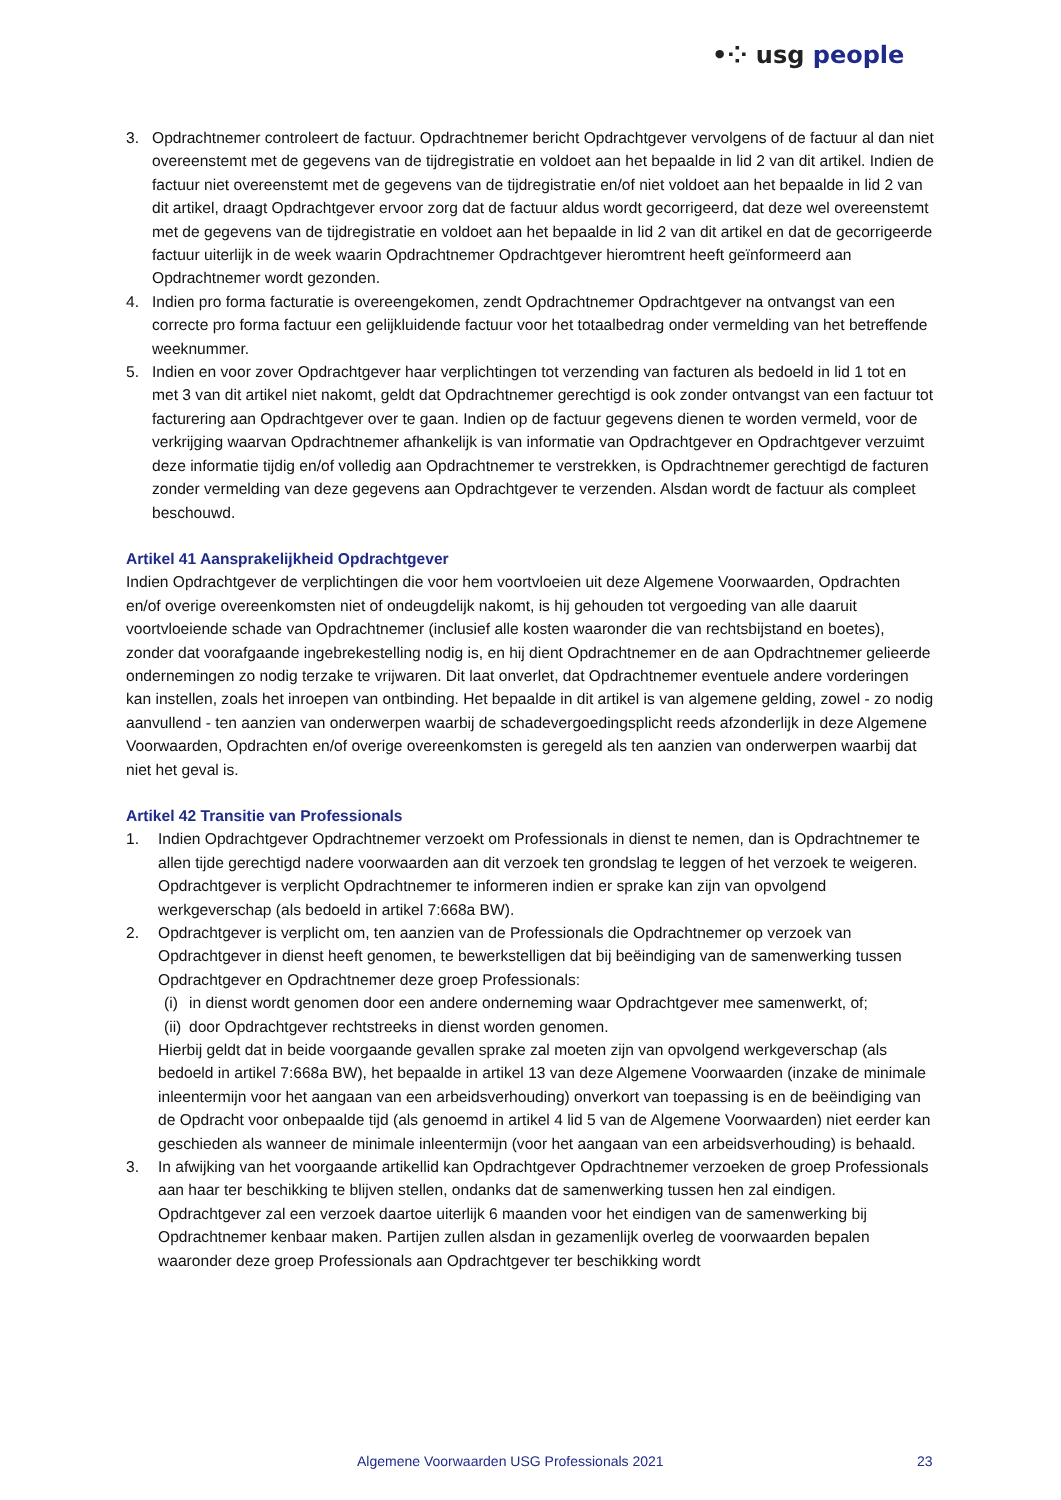•⁘ usg people
3. Opdrachtnemer controleert de factuur. Opdrachtnemer bericht Opdrachtgever vervolgens of de factuur al dan niet overeenstemt met de gegevens van de tijdregistratie en voldoet aan het bepaalde in lid 2 van dit artikel. Indien de factuur niet overeenstemt met de gegevens van de tijdregistratie en/of niet voldoet aan het bepaalde in lid 2 van dit artikel, draagt Opdrachtgever ervoor zorg dat de factuur aldus wordt gecorrigeerd, dat deze wel overeenstemt met de gegevens van de tijdregistratie en voldoet aan het bepaalde in lid 2 van dit artikel en dat de gecorrigeerde factuur uiterlijk in de week waarin Opdrachtnemer Opdrachtgever hieromtrent heeft geïnformeerd aan Opdrachtnemer wordt gezonden.
4. Indien pro forma facturatie is overeengekomen, zendt Opdrachtnemer Opdrachtgever na ontvangst van een correcte pro forma factuur een gelijkluidende factuur voor het totaalbedrag onder vermelding van het betreffende weeknummer.
5. Indien en voor zover Opdrachtgever haar verplichtingen tot verzending van facturen als bedoeld in lid 1 tot en met 3 van dit artikel niet nakomt, geldt dat Opdrachtnemer gerechtigd is ook zonder ontvangst van een factuur tot facturering aan Opdrachtgever over te gaan. Indien op de factuur gegevens dienen te worden vermeld, voor de verkrijging waarvan Opdrachtnemer afhankelijk is van informatie van Opdrachtgever en Opdrachtgever verzuimt deze informatie tijdig en/of volledig aan Opdrachtnemer te verstrekken, is Opdrachtnemer gerechtigd de facturen zonder vermelding van deze gegevens aan Opdrachtgever te verzenden. Alsdan wordt de factuur als compleet beschouwd.
Artikel 41 Aansprakelijkheid Opdrachtgever
Indien Opdrachtgever de verplichtingen die voor hem voortvloeien uit deze Algemene Voorwaarden, Opdrachten en/of overige overeenkomsten niet of ondeugdelijk nakomt, is hij gehouden tot vergoeding van alle daaruit voortvloeiende schade van Opdrachtnemer (inclusief alle kosten waaronder die van rechtsbijstand en boetes), zonder dat voorafgaande ingebrekestelling nodig is, en hij dient Opdrachtnemer en de aan Opdrachtnemer gelieerde ondernemingen zo nodig terzake te vrijwaren. Dit laat onverlet, dat Opdrachtnemer eventuele andere vorderingen kan instellen, zoals het inroepen van ontbinding. Het bepaalde in dit artikel is van algemene gelding, zowel - zo nodig aanvullend - ten aanzien van onderwerpen waarbij de schadevergoedingsplicht reeds afzonderlijk in deze Algemene Voorwaarden, Opdrachten en/of overige overeenkomsten is geregeld als ten aanzien van onderwerpen waarbij dat niet het geval is.
Artikel 42 Transitie van Professionals
1. Indien Opdrachtgever Opdrachtnemer verzoekt om Professionals in dienst te nemen, dan is Opdrachtnemer te allen tijde gerechtigd nadere voorwaarden aan dit verzoek ten grondslag te leggen of het verzoek te weigeren. Opdrachtgever is verplicht Opdrachtnemer te informeren indien er sprake kan zijn van opvolgend werkgeverschap (als bedoeld in artikel 7:668a BW).
2. Opdrachtgever is verplicht om, ten aanzien van de Professionals die Opdrachtnemer op verzoek van Opdrachtgever in dienst heeft genomen, te bewerkstelligen dat bij beëindiging van de samenwerking tussen Opdrachtgever en Opdrachtnemer deze groep Professionals:
(i) in dienst wordt genomen door een andere onderneming waar Opdrachtgever mee samenwerkt, of;
(ii) door Opdrachtgever rechtstreeks in dienst worden genomen.
Hierbij geldt dat in beide voorgaande gevallen sprake zal moeten zijn van opvolgend werkgeverschap (als bedoeld in artikel 7:668a BW), het bepaalde in artikel 13 van deze Algemene Voorwaarden (inzake de minimale inleentermijn voor het aangaan van een arbeidsverhouding) onverkort van toepassing is en de beëindiging van de Opdracht voor onbepaalde tijd (als genoemd in artikel 4 lid 5 van de Algemene Voorwaarden) niet eerder kan geschieden als wanneer de minimale inleentermijn (voor het aangaan van een arbeidsverhouding) is behaald.
3. In afwijking van het voorgaande artikellid kan Opdrachtgever Opdrachtnemer verzoeken de groep Professionals aan haar ter beschikking te blijven stellen, ondanks dat de samenwerking tussen hen zal eindigen. Opdrachtgever zal een verzoek daartoe uiterlijk 6 maanden voor het eindigen van de samenwerking bij Opdrachtnemer kenbaar maken. Partijen zullen alsdan in gezamenlijk overleg de voorwaarden bepalen waaronder deze groep Professionals aan Opdrachtgever ter beschikking wordt
Algemene Voorwaarden USG Professionals 2021 23